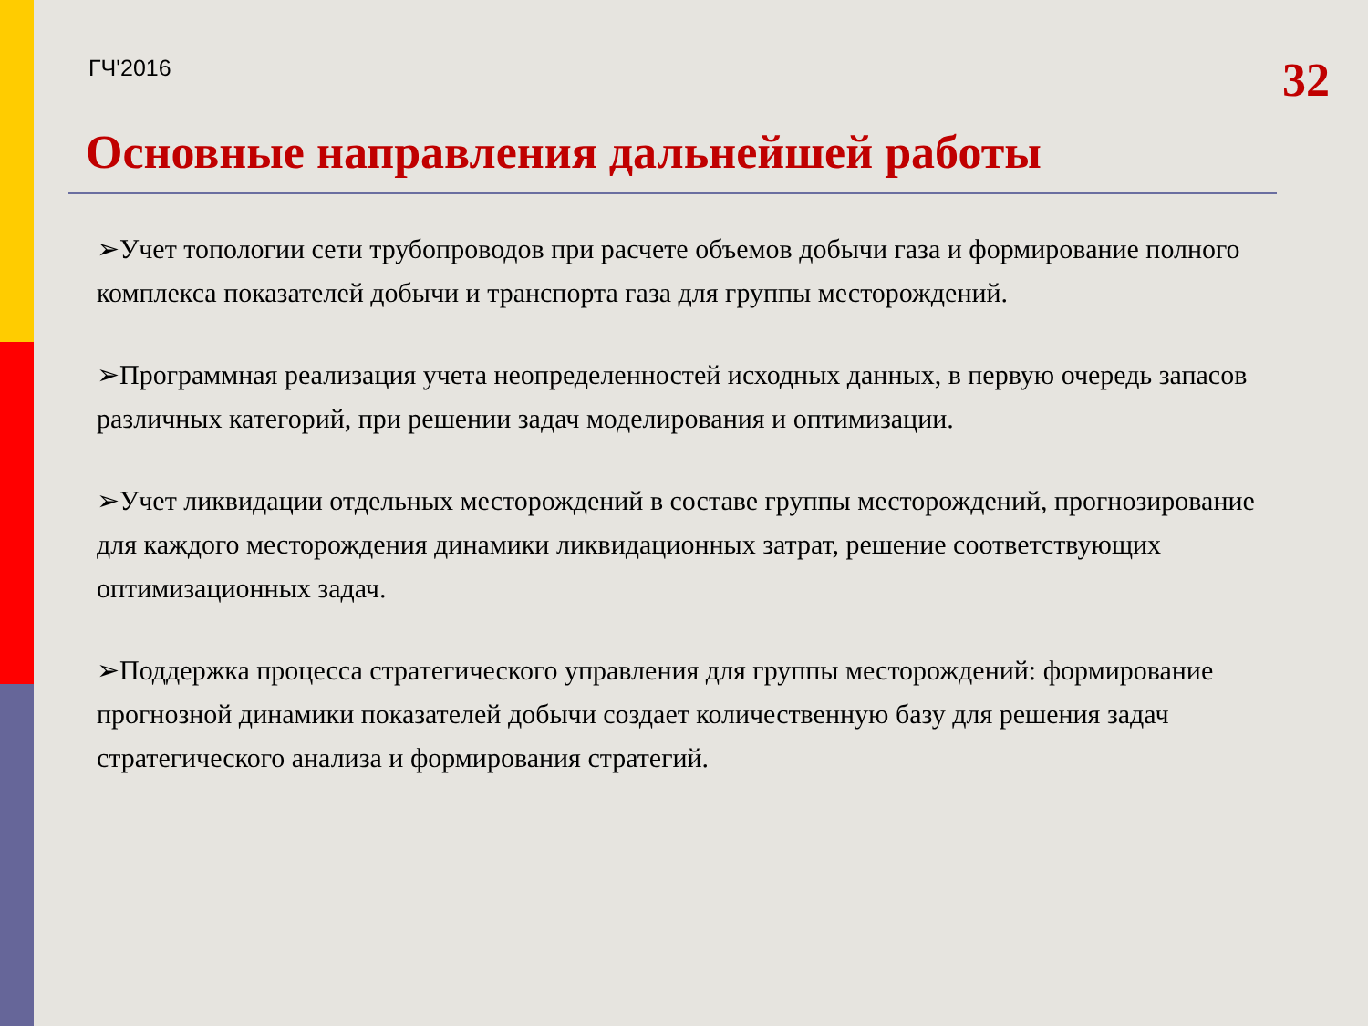ГЧ'2016
32
Основные направления дальнейшей работы
➢Учет топологии сети трубопроводов при расчете объемов добычи газа и формирование полного комплекса показателей добычи и транспорта газа для группы месторождений.
➢Программная реализация учета неопределенностей исходных данных, в первую очередь запасов различных категорий, при решении задач моделирования и оптимизации.
➢Учет ликвидации отдельных месторождений в составе группы месторождений, прогнозирование для каждого месторождения динамики ликвидационных затрат, решение соответствующих оптимизационных задач.
➢Поддержка процесса стратегического управления для группы месторождений: формирование прогнозной динамики показателей добычи создает количественную базу для решения задач стратегического анализа и формирования стратегий.